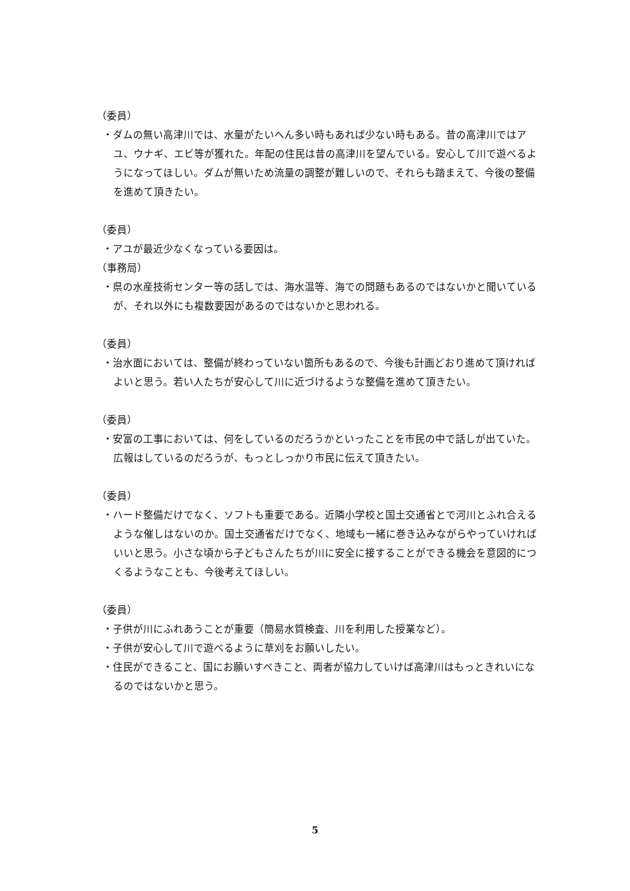（委員）
・ダムの無い高津川では、水量がたいへん多い時もあれば少ない時もある。昔の高津川ではアユ、ウナギ、エビ等が獲れた。年配の住民は昔の高津川を望んでいる。安心して川で遊べるようになってほしい。ダムが無いため流量の調整が難しいので、それらも踏まえて、今後の整備を進めて頂きたい。
（委員）
・アユが最近少なくなっている要因は。
（事務局）
・県の水産技術センター等の話しでは、海水温等、海での問題もあるのではないかと聞いているが、それ以外にも複数要因があるのではないかと思われる。
（委員）
・治水面においては、整備が終わっていない箇所もあるので、今後も計画どおり進めて頂ければよいと思う。若い人たちが安心して川に近づけるような整備を進めて頂きたい。
（委員）
・安富の工事においては、何をしているのだろうかといったことを市民の中で話しが出ていた。広報はしているのだろうが、もっとしっかり市民に伝えて頂きたい。
（委員）
・ハード整備だけでなく、ソフトも重要である。近隣小学校と国土交通省とで河川とふれ合えるような催しはないのか。国土交通省だけでなく、地域も一緒に巻き込みながらやっていければいいと思う。小さな頃から子どもさんたちが川に安全に接することができる機会を意図的につくるようなことも、今後考えてほしい。
（委員）
・子供が川にふれあうことが重要（簡易水質検査、川を利用した授業など）。
・子供が安心して川で遊べるように草刈をお願いしたい。
・住民ができること、国にお願いすべきこと、両者が協力していけば高津川はもっときれいになるのではないかと思う。
5